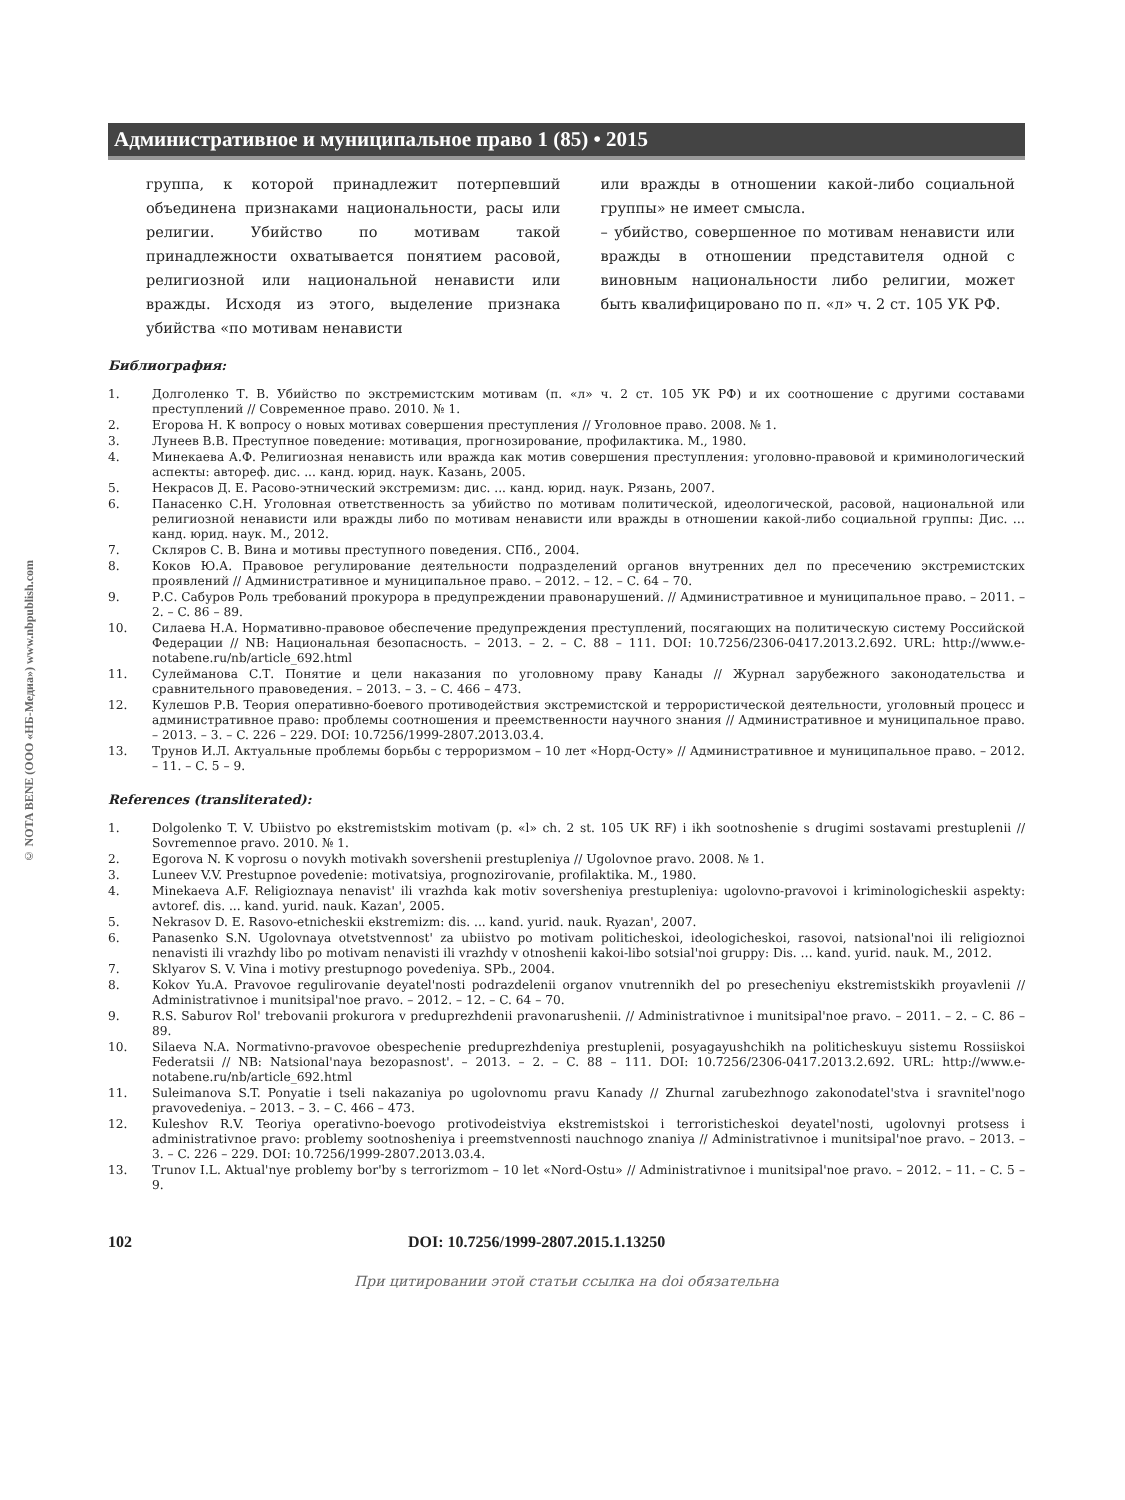© NOTA BENE (ООО «НБ-Медиа») www.nbpublish.com
Административное и муниципальное право 1 (85) • 2015
группа, к которой принадлежит потерпевший объединена признаками национальности, расы или религии. Убийство по мотивам такой принадлежности охватывается понятием расовой, религиозной или национальной ненависти или вражды. Исходя из этого, выделение признака убийства «по мотивам ненависти
или вражды в отношении какой-либо социальной группы» не имеет смысла.
– убийство, совершенное по мотивам ненависти или вражды в отношении представителя одной с виновным национальности либо религии, может быть квалифицировано по п. «л» ч. 2 ст. 105 УК РФ.
Библиография:
1. Долголенко Т. В. Убийство по экстремистским мотивам (п. «л» ч. 2 ст. 105 УК РФ) и их соотношение с другими составами преступлений // Современное право. 2010. № 1.
2. Егорова Н. К вопросу о новых мотивах совершения преступления // Уголовное право. 2008. № 1.
3. Лунеев В.В. Преступное поведение: мотивация, прогнозирование, профилактика. М., 1980.
4. Минекаева А.Ф. Религиозная ненависть или вражда как мотив совершения преступления: уголовно-правовой и криминологический аспекты: автореф. дис. ... канд. юрид. наук. Казань, 2005.
5. Некрасов Д. Е. Расово-этнический экстремизм: дис. ... канд. юрид. наук. Рязань, 2007.
6. Панасенко С.Н. Уголовная ответственность за убийство по мотивам политической, идеологической, расовой, национальной или религиозной ненависти или вражды либо по мотивам ненависти или вражды в отношении какой-либо социальной группы: Дис. … канд. юрид. наук. М., 2012.
7. Скляров С. В. Вина и мотивы преступного поведения. СПб., 2004.
8. Коков Ю.А. Правовое регулирование деятельности подразделений органов внутренних дел по пресечению экстремистских проявлений // Административное и муниципальное право. – 2012. – 12. – C. 64 – 70.
9. Р.С. Сабуров Роль требований прокурора в предупреждении правонарушений. // Административное и муниципальное право. – 2011. – 2. – C. 86 – 89.
10. Силаева Н.А. Нормативно-правовое обеспечение предупреждения преступлений, посягающих на политическую систему Российской Федерации // NB: Национальная безопасность. – 2013. – 2. – C. 88 – 111. DOI: 10.7256/2306-0417.2013.2.692. URL: http://www.e-notabene.ru/nb/article_692.html
11. Сулейманова С.Т. Понятие и цели наказания по уголовному праву Канады // Журнал зарубежного законодательства и сравнительного правоведения. – 2013. – 3. – C. 466 – 473.
12. Кулешов Р.В. Теория оперативно-боевого противодействия экстремистской и террористической деятельности, уголовный процесс и административное право: проблемы соотношения и преемственности научного знания // Административное и муниципальное право. – 2013. – 3. – C. 226 – 229. DOI: 10.7256/1999-2807.2013.03.4.
13. Трунов И.Л. Актуальные проблемы борьбы с терроризмом – 10 лет «Норд-Осту» // Административное и муниципальное право. – 2012. – 11. – C. 5 – 9.
References (transliterated):
1. Dolgolenko T. V. Ubiistvo po ekstremistskim motivam (p. «l» ch. 2 st. 105 UK RF) i ikh sootnoshenie s drugimi sostavami prestuplenii // Sovremennoe pravo. 2010. № 1.
2. Egorova N. K voprosu o novykh motivakh sovershenii prestupleniya // Ugolovnoe pravo. 2008. № 1.
3. Luneev V.V. Prestupnoe povedenie: motivatsiya, prognozirovanie, profilaktika. M., 1980.
4. Minekaeva A.F. Religioznaya nenavist' ili vrazhda kak motiv soversheniya prestupleniya: ugolovno-pravovoi i kriminologicheskii aspekty: avtoref. dis. ... kand. yurid. nauk. Kazan', 2005.
5. Nekrasov D. E. Rasovo-etnicheskii ekstremizm: dis. ... kand. yurid. nauk. Ryazan', 2007.
6. Panasenko S.N. Ugolovnaya otvetstvennost' za ubiistvo po motivam politicheskoi, ideologicheskoi, rasovoi, natsional'noi ili religioznoi nenavisti ili vrazhdy libo po motivam nenavisti ili vrazhdy v otnoshenii kakoi-libo sotsial'noi gruppy: Dis. … kand. yurid. nauk. M., 2012.
7. Sklyarov S. V. Vina i motivy prestupnogo povedeniya. SPb., 2004.
8. Kokov Yu.A. Pravovoe regulirovanie deyatel'nosti podrazdelenii organov vnutrennikh del po presecheniyu ekstremistskikh proyavlenii // Administrativnoe i munitsipal'noe pravo. – 2012. – 12. – C. 64 – 70.
9. R.S. Saburov Rol' trebovanii prokurora v preduprezhdenii pravonarushenii. // Administrativnoe i munitsipal'noe pravo. – 2011. – 2. – C. 86 – 89.
10. Silaeva N.A. Normativno-pravovoe obespechenie preduprezhdeniya prestuplenii, posyagayushchikh na politicheskuyu sistemu Rossiiskoi Federatsii // NB: Natsional'naya bezopasnost'. – 2013. – 2. – C. 88 – 111. DOI: 10.7256/2306-0417.2013.2.692. URL: http://www.e-notabene.ru/nb/article_692.html
11. Suleimanova S.T. Ponyatie i tseli nakazaniya po ugolovnomu pravu Kanady // Zhurnal zarubezhnogo zakonodatel'stva i sravnitel'nogo pravovedeniya. – 2013. – 3. – C. 466 – 473.
12. Kuleshov R.V. Teoriya operativno-boevogo protivodeistviya ekstremistskoi i terroristicheskoi deyatel'nosti, ugolovnyi protsess i administrativnoe pravo: problemy sootnosheniya i preemstvennosti nauchnogo znaniya // Administrativnoe i munitsipal'noe pravo. – 2013. – 3. – C. 226 – 229. DOI: 10.7256/1999-2807.2013.03.4.
13. Trunov I.L. Aktual'nye problemy bor'by s terrorizmom – 10 let «Nord-Ostu» // Administrativnoe i munitsipal'noe pravo. – 2012. – 11. – C. 5 – 9.
102 DOI: 10.7256/1999-2807.2015.1.13250
При цитировании этой статьи ссылка на doi обязательна